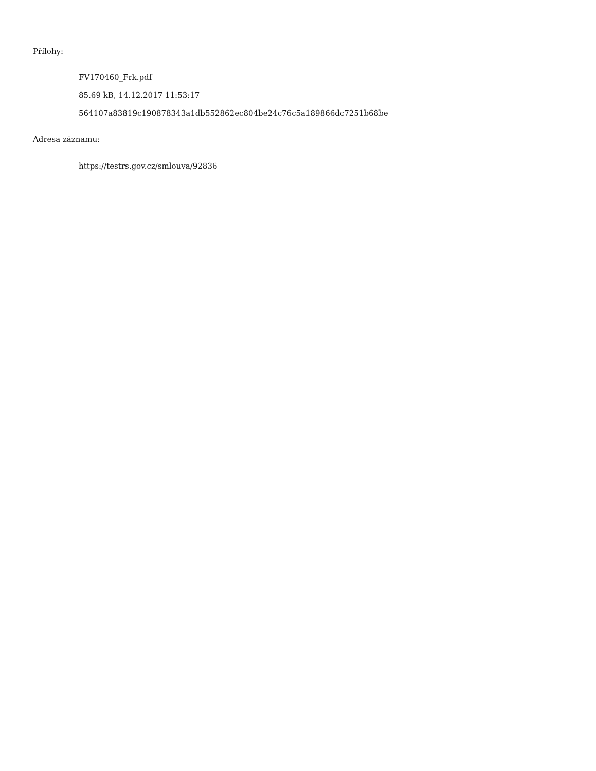Přílohy:
FV170460_Frk.pdf
85.69 kB, 14.12.2017 11:53:17
564107a83819c190878343a1db552862ec804be24c76c5a189866dc7251b68be
Adresa záznamu:
https://testrs.gov.cz/smlouva/92836